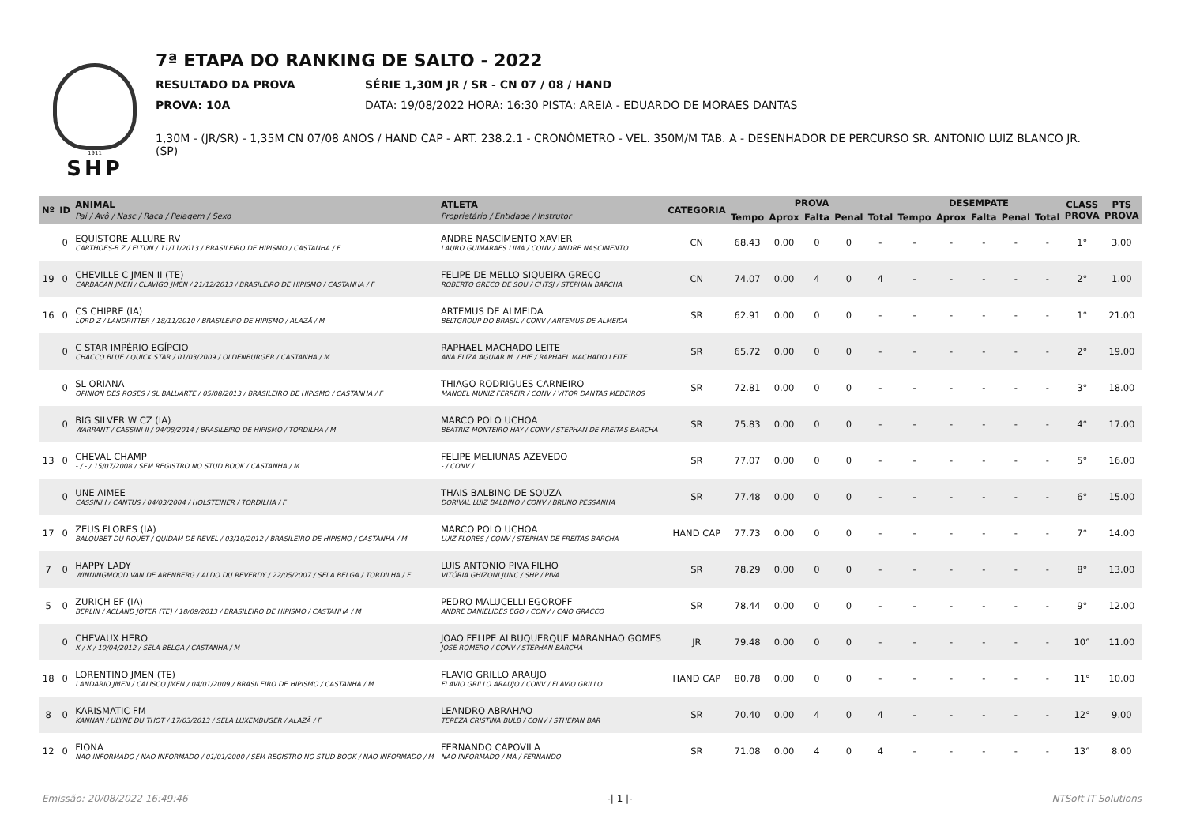1911
SHP
7ª ETAPA DO RANKING DE SALTO - 2022
RESULTADO DA PROVA SÉRIE 1,30M JR / SR - CN 07 / 08 / HAND
PROVA: 10A DATA: 19/08/2022 HORA: 16:30 PISTA: AREIA - EDUARDO DE MORAES DANTAS
1,30M - (JR/SR) - 1,35M CN 07/08 ANOS / HAND CAP - ART. 238.2.1 - CRONÔMETRO - VEL. 350M/M TAB. A - DESENHADOR DE PERCURSO SR. ANTONIO LUIZ BLANCO JR. (SP)
| Nº | ID | ANIMAL Pai / Avô / Nasc / Raça / Pelagem / Sexo | ATLETA Proprietário / Entidade / Instrutor | CATEGORIA | PROVA | | | | | DESEMPATE | | | | | CLASS PROVA | PTS PROVA |
| --- | --- | --- | --- | --- | --- | --- | --- | --- | --- | --- | --- | --- | --- | --- | --- | --- |
| | | | | | Tempo | Aprox | Falta | Penal | Total | Tempo | Aprox | Falta | Penal | Total | | |
| | 0 | EQUISTORE ALLURE RV CARTHOES-B Z / ELTON / 11/11/2013 / BRASILEIRO DE HIPISMO / CASTANHA / F | ANDRE NASCIMENTO XAVIER LAURO GUIMARAES LIMA / CONV / ANDRE NASCIMENTO | CN | 68.43 | 0.00 | 0 | 0 | - | - | - | - | - | - | 1° | 3.00 |
| 19 | 0 | CHEVILLE C JMEN II (TE) CARBACAN JMEN / CLAVIGO JMEN / 21/12/2013 / BRASILEIRO DE HIPISMO / CASTANHA / F | FELIPE DE MELLO SIQUEIRA GRECO ROBERTO GRECO DE SOU / CHTSJ / STEPHAN BARCHA | CN | 74.07 | 0.00 | 4 | 0 | 4 | - | - | - | - | - | 2° | 1.00 |
| 16 | 0 | CS CHIPRE (IA) LORD Z / LANDRITTER / 18/11/2010 / BRASILEIRO DE HIPISMO / ALAZÃ / M | ARTEMUS DE ALMEIDA BELTGROUP DO BRASIL / CONV / ARTEMUS DE ALMEIDA | SR | 62.91 | 0.00 | 0 | 0 | - | - | - | - | - | - | 1° | 21.00 |
| | 0 | C STAR IMPÉRIO EGÍPCIO CHACCO BLUE / QUICK STAR / 01/03/2009 / OLDENBURGER / CASTANHA / M | RAPHAEL MACHADO LEITE ANA ELIZA AGUIAR M. / HIE / RAPHAEL MACHADO LEITE | SR | 65.72 | 0.00 | 0 | 0 | - | - | - | - | - | - | 2° | 19.00 |
| | 0 | SL ORIANA OPINION DES ROSES / SL BALUARTE / 05/08/2013 / BRASILEIRO DE HIPISMO / CASTANHA / F | THIAGO RODRIGUES CARNEIRO MANOEL MUNIZ FERREIR / CONV / VITOR DANTAS MEDEIROS | SR | 72.81 | 0.00 | 0 | 0 | - | - | - | - | - | - | 3° | 18.00 |
| | 0 | BIG SILVER W CZ (IA) WARRANT / CASSINI II / 04/08/2014 / BRASILEIRO DE HIPISMO / TORDILHA / M | MARCO POLO UCHOA BEATRIZ MONTEIRO HAY / CONV / STEPHAN DE FREITAS BARCHA | SR | 75.83 | 0.00 | 0 | 0 | - | - | - | - | - | - | 4° | 17.00 |
| 13 | 0 | CHEVAL CHAMP - / - / 15/07/2008 / SEM REGISTRO NO STUD BOOK / CASTANHA / M | FELIPE MELIUNAS AZEVEDO - / CONV / . | SR | 77.07 | 0.00 | 0 | 0 | - | - | - | - | - | - | 5° | 16.00 |
| | 0 | UNE AIMEE CASSINI I / CANTUS / 04/03/2004 / HOLSTEINER / TORDILHA / F | THAIS BALBINO DE SOUZA DORIVAL LUIZ BALBINO / CONV / BRUNO PESSANHA | SR | 77.48 | 0.00 | 0 | 0 | - | - | - | - | - | - | 6° | 15.00 |
| 17 | 0 | ZEUS FLORES (IA) BALOUBET DU ROUET / QUIDAM DE REVEL / 03/10/2012 / BRASILEIRO DE HIPISMO / CASTANHA / M | MARCO POLO UCHOA LUIZ FLORES / CONV / STEPHAN DE FREITAS BARCHA | HAND CAP | 77.73 | 0.00 | 0 | 0 | - | - | - | - | - | - | 7° | 14.00 |
| 7 | 0 | HAPPY LADY WINNINGMOOD VAN DE ARENBERG / ALDO DU REVERDY / 22/05/2007 / SELA BELGA / TORDILHA / F | LUIS ANTONIO PIVA FILHO VITÓRIA GHIZONI JUNC / SHP / PIVA | SR | 78.29 | 0.00 | 0 | 0 | - | - | - | - | - | - | 8° | 13.00 |
| 5 | 0 | ZURICH EF (IA) BERLIN / ACLAND JOTER (TE) / 18/09/2013 / BRASILEIRO DE HIPISMO / CASTANHA / M | PEDRO MALUCELLI EGOROFF ANDRE DANIELIDES EGO / CONV / CAIO GRACCO | SR | 78.44 | 0.00 | 0 | 0 | - | - | - | - | - | - | 9° | 12.00 |
| | 0 | CHEVAUX HERO X / X / 10/04/2012 / SELA BELGA / CASTANHA / M | JOAO FELIPE ALBUQUERQUE MARANHAO GOMES JOSE ROMERO / CONV / STEPHAN BARCHA | JR | 79.48 | 0.00 | 0 | 0 | - | - | - | - | - | - | 10° | 11.00 |
| 18 | 0 | LORENTINO JMEN (TE) LANDARIO JMEN / CALISCO JMEN / 04/01/2009 / BRASILEIRO DE HIPISMO / CASTANHA / M | FLAVIO GRILLO ARAUJO FLAVIO GRILLO ARAUJO / CONV / FLAVIO GRILLO | HAND CAP | 80.78 | 0.00 | 0 | 0 | - | - | - | - | - | - | 11° | 10.00 |
| 8 | 0 | KARISMATIC FM KANNAN / ULYNE DU THOT / 17/03/2013 / SELA LUXEMBUGER / ALAZÃ / F | LEANDRO ABRAHAO TEREZA CRISTINA BULB / CONV / STHEPAN BAR | SR | 70.40 | 0.00 | 4 | 0 | 4 | - | - | - | - | - | 12° | 9.00 |
| 12 | 0 | FIONA NAO INFORMADO / NAO INFORMADO / 01/01/2000 / SEM REGISTRO NO STUD BOOK / NÃO INFORMADO / M | FERNANDO CAPOVILA NÃO INFORMADO / MA / FERNANDO | SR | 71.08 | 0.00 | 4 | 0 | 4 | - | - | - | - | - | 13° | 8.00 |
Emissão: 20/08/2022 16:49:46 -| 1 |- NTSoft IT Solutions